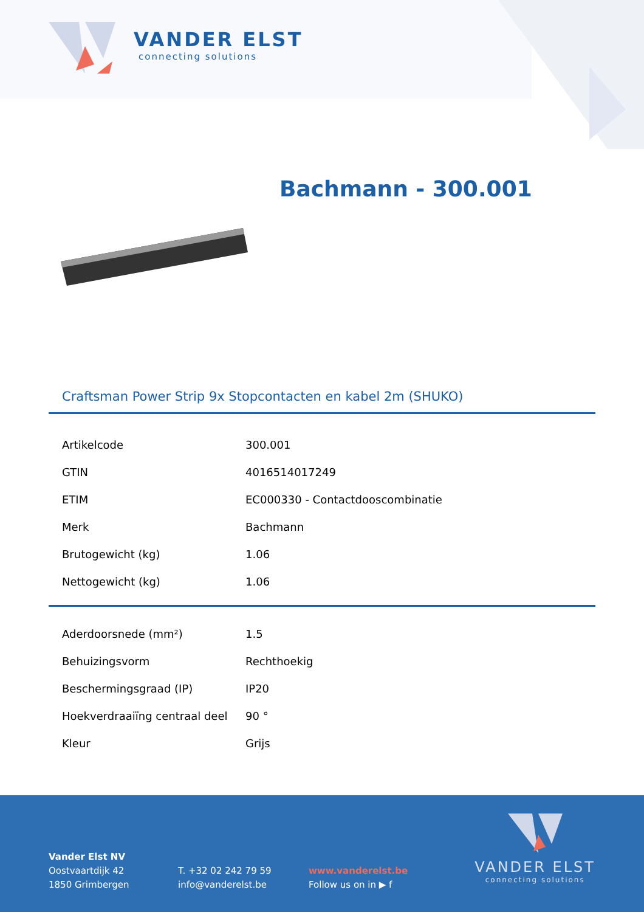VANDER ELST
connecting solutions
Bachmann - 300.001
Craftsman Power Strip 9x Stopcontacten en kabel 2m (SHUKO)
| Artikelcode | 300.001 |
| GTIN | 4016514017249 |
| ETIM | EC000330 - Contactdooscombinatie |
| Merk | Bachmann |
| Brutogewicht (kg) | 1.06 |
| Nettogewicht (kg) | 1.06 |
| Aderdoorsnede (mm²) | 1.5 |
| Behuizingsvorm | Rechthoekig |
| Beschermingsgraad (IP) | IP20 |
| Hoekverdraaiïng centraal deel | 90 ° |
| Kleur | Grijs |
Vander Elst NV
Oostvaartdijk 42
1850 Grimbergen
T. +32 02 242 79 59
info@vanderelst.be
www.vanderelst.be
Follow us on in ▶ f
VANDER ELST
connecting solutions